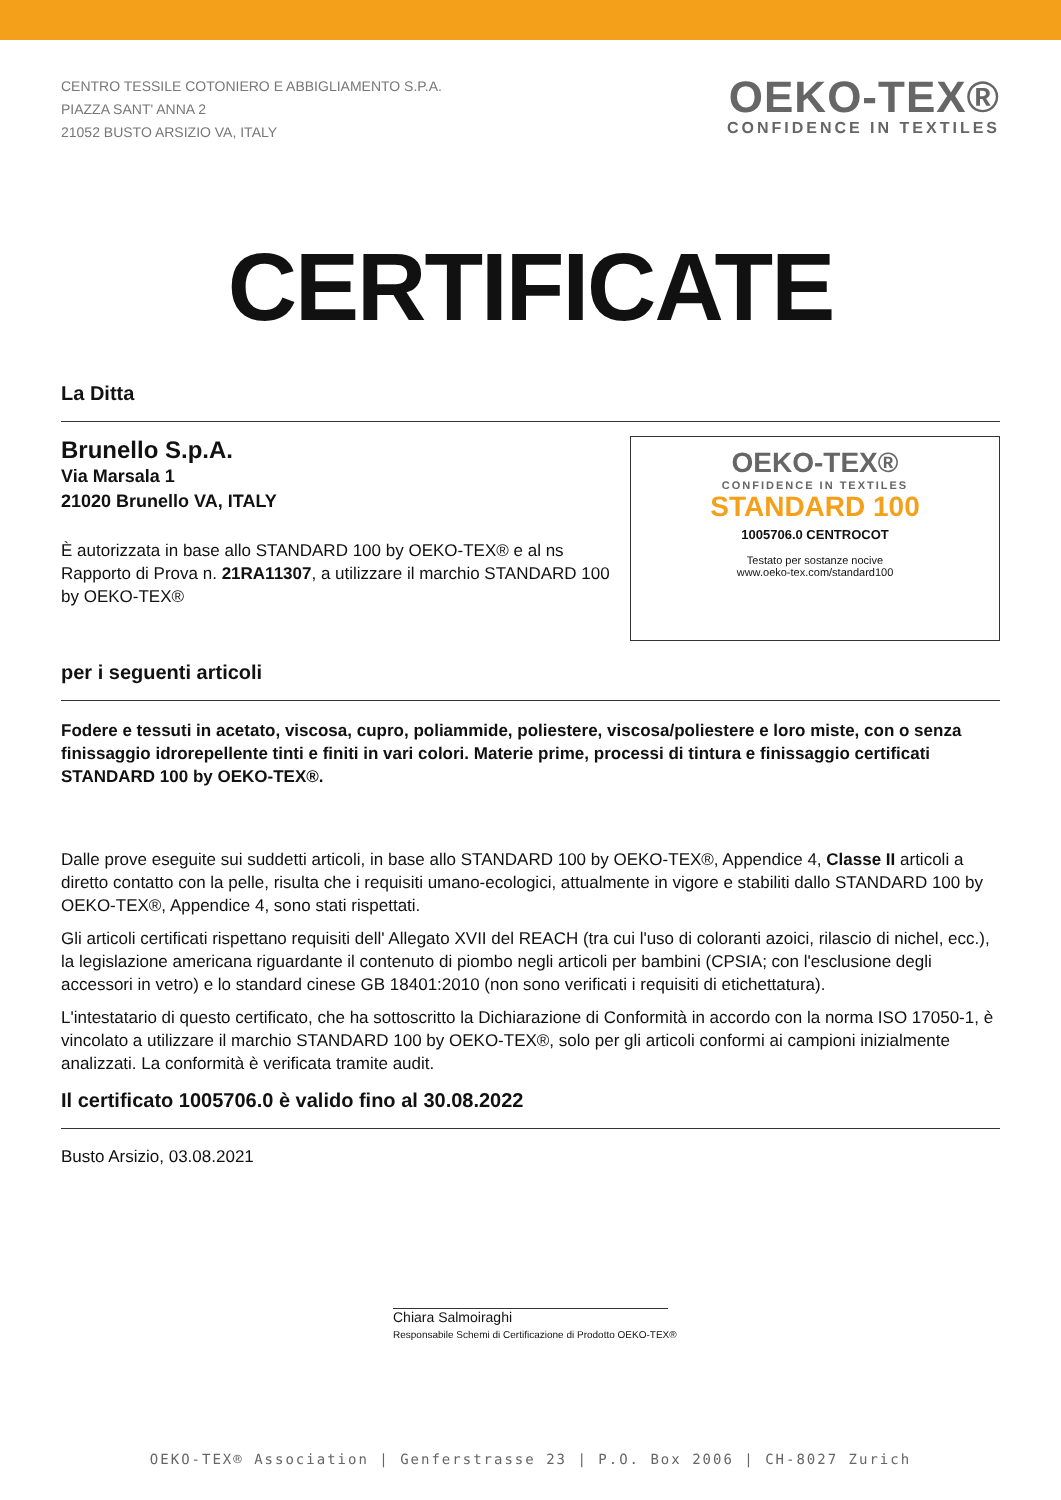CENTRO TESSILE COTONIERO E ABBIGLIAMENTO S.P.A.
PIAZZA SANT' ANNA 2
21052 BUSTO ARSIZIO VA, ITALY
OEKO-TEX®
CONFIDENCE IN TEXTILES
CERTIFICATE
La Ditta
Brunello S.p.A.
Via Marsala 1
21020 Brunello VA, ITALY
È autorizzata in base allo STANDARD 100 by OEKO‑TEX® e al ns Rapporto di Prova n. 21RA11307, a utilizzare il marchio STANDARD 100 by OEKO‑TEX®
OEKO-TEX®
CONFIDENCE IN TEXTILES
STANDARD 100
1005706.0 CENTROCOT
Testato per sostanze nocive
www.oeko-tex.com/standard100
per i seguenti articoli
Fodere e tessuti in acetato, viscosa, cupro, poliammide, poliestere, viscosa/poliestere e loro miste, con o senza finissaggio idrorepellente tinti e finiti in vari colori. Materie prime, processi di tintura e finissaggio certificati STANDARD 100 by OEKO-TEX®.
Dalle prove eseguite sui suddetti articoli, in base allo STANDARD 100 by OEKO‑TEX®, Appendice 4, Classe II articoli a diretto contatto con la pelle, risulta che i requisiti umano-ecologici, attualmente in vigore e stabiliti dallo STANDARD 100 by OEKO‑TEX®, Appendice 4, sono stati rispettati.
Gli articoli certificati rispettano requisiti dell' Allegato XVII del REACH (tra cui l'uso di coloranti azoici, rilascio di nichel, ecc.), la legislazione americana riguardante il contenuto di piombo negli articoli per bambini (CPSIA; con l'esclusione degli accessori in vetro) e lo standard cinese GB 18401:2010 (non sono verificati i requisiti di etichettatura).
L'intestatario di questo certificato, che ha sottoscritto la Dichiarazione di Conformità in accordo con la norma ISO 17050-1, è vincolato a utilizzare il marchio STANDARD 100 by OEKO‑TEX®, solo per gli articoli conformi ai campioni inizialmente analizzati. La conformità è verificata tramite audit.
Il certificato 1005706.0 è valido fino al 30.08.2022
Busto Arsizio, 03.08.2021
Chiara Salmoiraghi
Responsabile Schemi di Certificazione di Prodotto OEKO-TEX®
OEKO-TEX® Association | Genferstrasse 23 | P.O. Box 2006 | CH-8027 Zurich